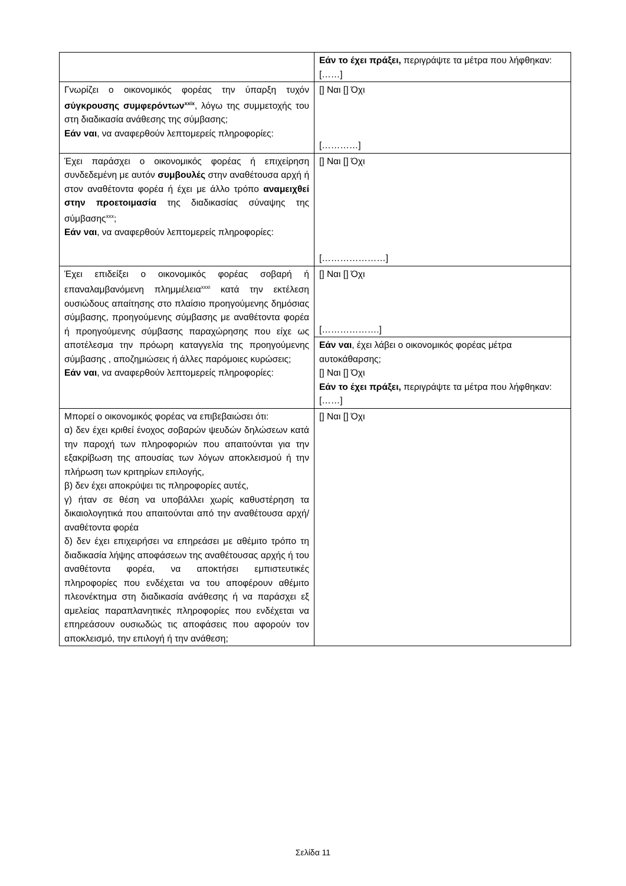| | Εάν το έχει πράξει, περιγράψτε τα μέτρα που λήφθηκαν: [……] |
| Γνωρίζει ο οικονομικός φορέας την ύπαρξη τυχόν σύγκρουσης συμφερόντων<sup>xxix</sup> , λόγω της συμμετοχής του στη διαδικασία ανάθεσης της σύμβασης; Εάν ναι , να αναφερθούν λεπτομερείς πληροφορίες: | [] Ναι [] Όχι […………] |
| Έχει παράσχει ο οικονομικός φορέας ή επιχείρηση συνδεδεμένη με αυτόν συμβουλές στην αναθέτουσα αρχή ή στον αναθέτοντα φορέα ή έχει με άλλο τρόπο αναμειχθεί στην προετοιμασία της διαδικασίας σύναψης της σύμβασης<sup>xxx</sup>; Εάν ναι , να αναφερθούν λεπτομερείς πληροφορίες: | [] Ναι [] Όχι […………………] |
| Έχει επιδείξει ο οικονομικός φορέας σοβαρή ή επαναλαμβανόμενη πλημμέλεια<sup>xxxi</sup> κατά την εκτέλεση ουσιώδους απαίτησης στο πλαίσιο προηγούμενης δημόσιας σύμβασης, προηγούμενης σύμβασης με αναθέτοντα φορέα ή προηγούμενης σύμβασης παραχώρησης που είχε ως αποτέλεσμα την πρόωρη καταγγελία της προηγούμενης σύμβασης , αποζημιώσεις ή άλλες παρόμοιες κυρώσεις; Εάν ναι , να αναφερθούν λεπτομερείς πληροφορίες: | [] Ναι [] Όχι [……………….] |
| | Εάν ναι , έχει λάβει ο οικονομικός φορέας μέτρα αυτοκάθαρσης; [] Ναι [] Όχι Εάν το έχει πράξει, περιγράψτε τα μέτρα που λήφθηκαν: [……] |
| Μπορεί ο οικονομικός φορέας να επιβεβαιώσει ότι: α) δεν έχει κριθεί ένοχος σοβαρών ψευδών δηλώσεων κατά την παροχή των πληροφοριών που απαιτούνται για την εξακρίβωση της απουσίας των λόγων αποκλεισμού ή την πλήρωση των κριτηρίων επιλογής, β) δεν έχει αποκρύψει τις πληροφορίες αυτές, γ) ήταν σε θέση να υποβάλλει χωρίς καθυστέρηση τα δικαιολογητικά που απαιτούνται από την αναθέτουσα αρχή/αναθέτοντα φορέα δ) δεν έχει επιχειρήσει να επηρεάσει με αθέμιτο τρόπο τη διαδικασία λήψης αποφάσεων της αναθέτουσας αρχής ή του αναθέτοντα φορέα, να αποκτήσει εμπιστευτικές πληροφορίες που ενδέχεται να του αποφέρουν αθέμιτο πλεονέκτημα στη διαδικασία ανάθεσης ή να παράσχει εξ αμελείας παραπλανητικές πληροφορίες που ενδέχεται να επηρεάσουν ουσιωδώς τις αποφάσεις που αφορούν τον αποκλεισμό, την επιλογή ή την ανάθεση; | [] Ναι [] Όχι |
Σελίδα 11